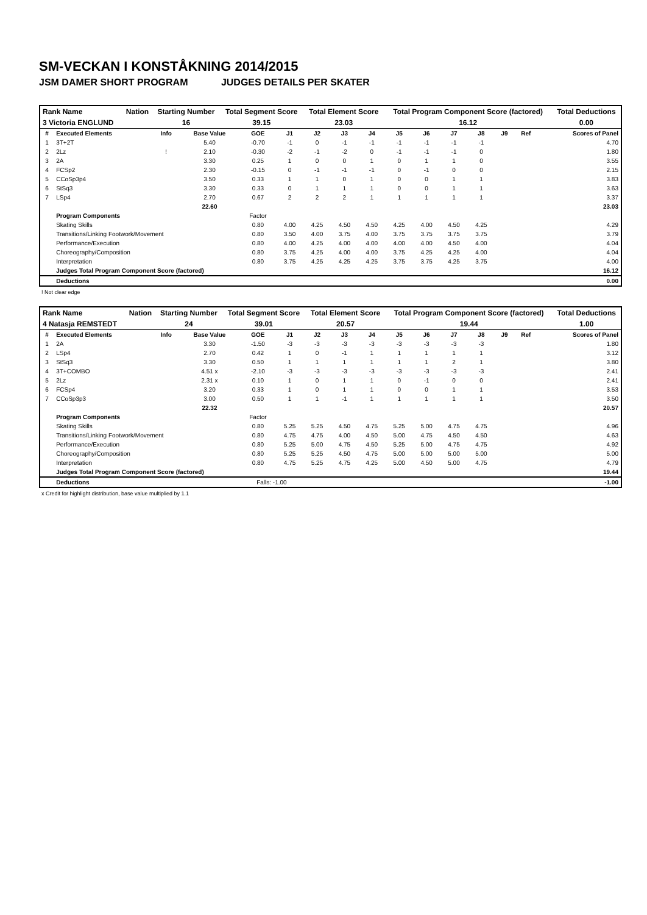SM-VECKAN I KONSTÅKNING 2014/2015
JSM DAMER SHORT PROGRAM JUDGES DETAILS PER SKATER
| Rank Name | Nation | Starting Number | Total Segment Score | Total Element Score | Total Program Component Score (factored) | Total Deductions |
| 3 Victoria ENGLUND | | 16 | 39.15 | 23.03 | 16.12 | 0.00 |
| # | Executed Elements | Info | Base Value | GOE | J1 | J2 | J3 | J4 | J5 | J6 | J7 | J8 | J9 | Ref | Scores of Panel |
| --- | --- | --- | --- | --- | --- | --- | --- | --- | --- | --- | --- | --- | --- | --- | --- |
| 1 | 3T+2T | | 5.40 | -0.70 | -1 | 0 | -1 | -1 | -1 | -1 | -1 | -1 | | | 4.70 |
| 2 | 2Lz | ! | 2.10 | -0.30 | -2 | -1 | -2 | 0 | -1 | -1 | -1 | 0 | | | 1.80 |
| 3 | 2A | | 3.30 | 0.25 | 1 | 0 | 0 | 1 | 0 | 1 | 1 | 0 | | | 3.55 |
| 4 | FCSp2 | | 2.30 | -0.15 | 0 | -1 | -1 | -1 | 0 | -1 | 0 | 0 | | | 2.15 |
| 5 | CCoSp3p4 | | 3.50 | 0.33 | 1 | 1 | 0 | 1 | 0 | 0 | 1 | 1 | | | 3.83 |
| 6 | StSq3 | | 3.30 | 0.33 | 0 | 1 | 1 | 1 | 0 | 0 | 1 | 1 | | | 3.63 |
| 7 | LSp4 | | 2.70 | 0.67 | 2 | 2 | 2 | 1 | 1 | 1 | 1 | 1 | | | 3.37 |
| | | | 22.60 | | | | | | | | | | | | 23.03 |
| | Program Components | | | Factor | | | | | | | | | | | |
| | Skating Skills | | | 0.80 | 4.00 | 4.25 | 4.50 | 4.50 | 4.25 | 4.00 | 4.50 | 4.25 | | | 4.29 |
| | Transitions/Linking Footwork/Movement | | | 0.80 | 3.50 | 4.00 | 3.75 | 4.00 | 3.75 | 3.75 | 3.75 | 3.75 | | | 3.79 |
| | Performance/Execution | | | 0.80 | 4.00 | 4.25 | 4.00 | 4.00 | 4.00 | 4.00 | 4.50 | 4.00 | | | 4.04 |
| | Choreography/Composition | | | 0.80 | 3.75 | 4.25 | 4.00 | 4.00 | 3.75 | 4.25 | 4.25 | 4.00 | | | 4.04 |
| | Interpretation | | | 0.80 | 3.75 | 4.25 | 4.25 | 4.25 | 3.75 | 3.75 | 4.25 | 3.75 | | | 4.00 |
| | Judges Total Program Component Score (factored) | | | | | | | | | | | | | | 16.12 |
| | Deductions | | | | | | | | | | | | | | 0.00 |
! Not clear edge
| Rank Name | Nation | Starting Number | Total Segment Score | Total Element Score | Total Program Component Score (factored) | Total Deductions |
| 4 Natasja REMSTEDT | | 24 | 39.01 | 20.57 | 19.44 | 1.00 |
| # | Executed Elements | Info | Base Value | GOE | J1 | J2 | J3 | J4 | J5 | J6 | J7 | J8 | J9 | Ref | Scores of Panel |
| --- | --- | --- | --- | --- | --- | --- | --- | --- | --- | --- | --- | --- | --- | --- | --- |
| 1 | 2A | | 3.30 | -1.50 | -3 | -3 | -3 | -3 | -3 | -3 | -3 | -3 | | | 1.80 |
| 2 | LSp4 | | 2.70 | 0.42 | 1 | 0 | -1 | 1 | 1 | 1 | 1 | 1 | | | 3.12 |
| 3 | StSq3 | | 3.30 | 0.50 | 1 | 1 | 1 | 1 | 1 | 1 | 2 | 1 | | | 3.80 |
| 4 | 3T+COMBO | | 4.51 x | -2.10 | -3 | -3 | -3 | -3 | -3 | -3 | -3 | -3 | | | 2.41 |
| 5 | 2Lz | | 2.31 x | 0.10 | 1 | 0 | 1 | 1 | 0 | -1 | 0 | 0 | | | 2.41 |
| 6 | FCSp4 | | 3.20 | 0.33 | 1 | 0 | 1 | 1 | 0 | 0 | 1 | 1 | | | 3.53 |
| 7 | CCoSp3p3 | | 3.00 | 0.50 | 1 | 1 | -1 | 1 | 1 | 1 | 1 | 1 | | | 3.50 |
| | | | 22.32 | | | | | | | | | | | | 20.57 |
| | Program Components | | | Factor | | | | | | | | | | | |
| | Skating Skills | | | 0.80 | 5.25 | 5.25 | 4.50 | 4.75 | 5.25 | 5.00 | 4.75 | 4.75 | | | 4.96 |
| | Transitions/Linking Footwork/Movement | | | 0.80 | 4.75 | 4.75 | 4.00 | 4.50 | 5.00 | 4.75 | 4.50 | 4.50 | | | 4.63 |
| | Performance/Execution | | | 0.80 | 5.25 | 5.00 | 4.75 | 4.50 | 5.25 | 5.00 | 4.75 | 4.75 | | | 4.92 |
| | Choreography/Composition | | | 0.80 | 5.25 | 5.25 | 4.50 | 4.75 | 5.00 | 5.00 | 5.00 | 5.00 | | | 5.00 |
| | Interpretation | | | 0.80 | 4.75 | 5.25 | 4.75 | 4.25 | 5.00 | 4.50 | 5.00 | 4.75 | | | 4.79 |
| | Judges Total Program Component Score (factored) | | | | | | | | | | | | | | 19.44 |
| | Deductions | | | Falls: -1.00 | | | | | | | | | | | -1.00 |
x Credit for highlight distribution, base value multiplied by 1.1